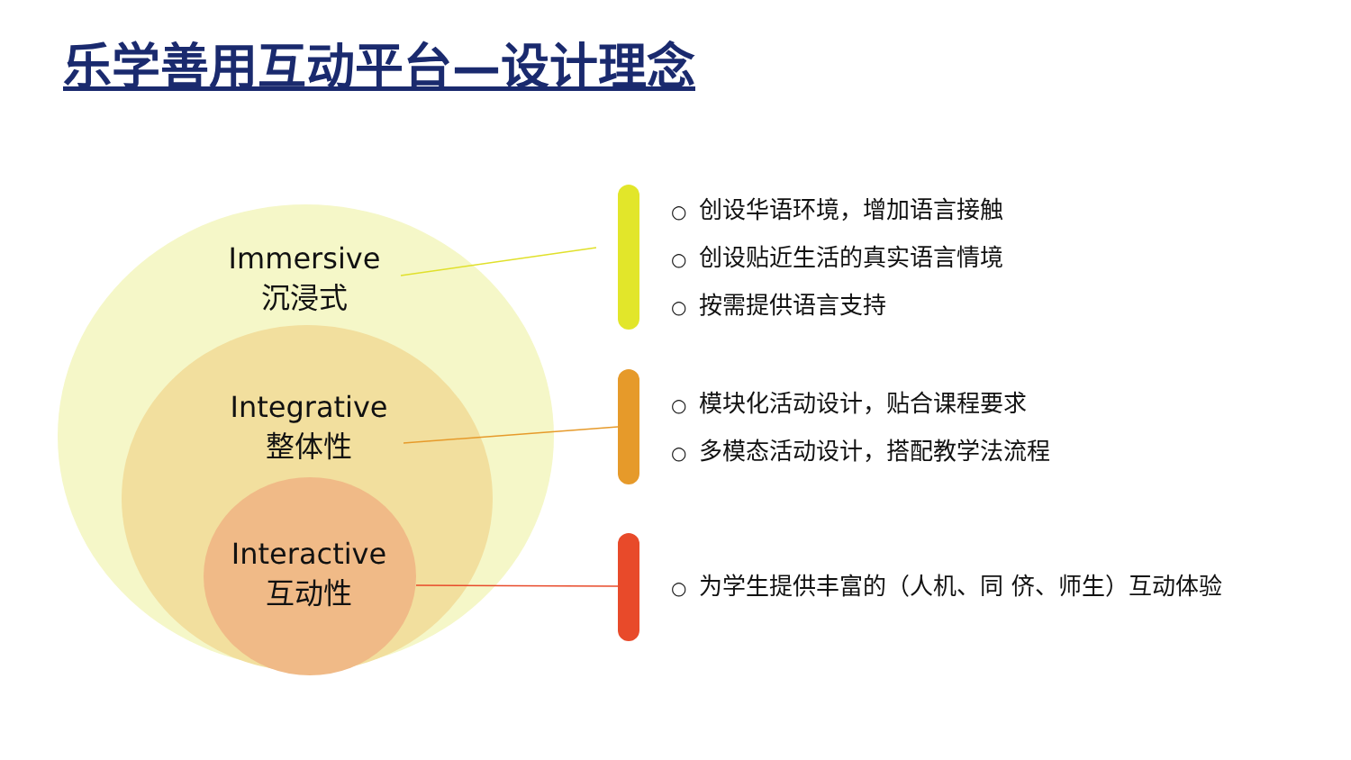乐学善用互动平台—设计理念
Immersive
沉浸式
Integrative
整体性
Interactive
互动性
○ 创设华语环境，增加语言接触
○ 创设贴近生活的真实语言情境
○ 按需提供语言支持
○ 模块化活动设计，贴合课程要求
○ 多模态活动设计，搭配教学法流程
○ 为学生提供丰富的（人机、同 侪、师生）互动体验